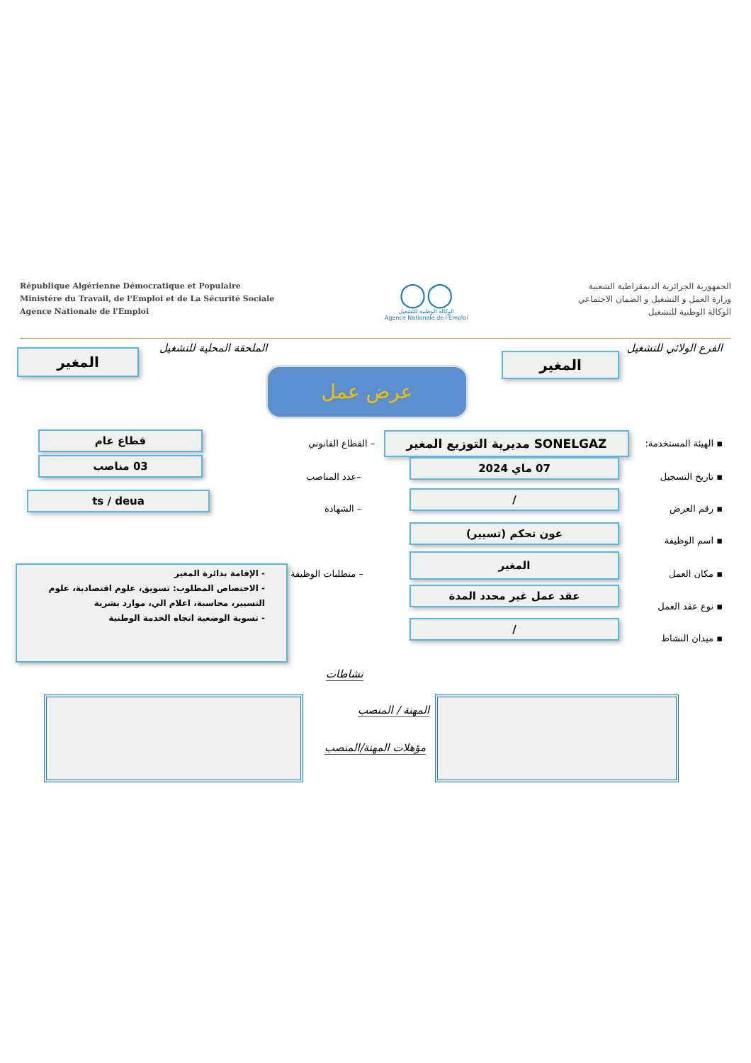République Algérienne Démocratique et Populaire
Ministére du Travail, de l'Emploi et de La Sécurité Sociale
Agence Nationale de l'Emploi
◯◯
الوكالة الوطنية للتشغيل
Agence Nationale de l'Emploi
الجمهورية الجزائرية الديمقراطية الشعبية
وزارة العمل و التشغيل و الضمان الاجتماعي
الوكالة الوطنية للتشغيل
الفرع الولائي للتشغيل
المغير
الملحقة المحلية للتشغيل
المغير
عرض عمل
▪ الهيئة المستخدمة: SONELGAZ مديرية التوزيع المغير
– القطاع القانوني
قطاع عام
▪ تاريخ التسجيل
07 ماي 2024
–عدد المناصب
03 مناصب
▪ رقم العرض
/
– الشهادة
ts / deua
▪ اسم الوظيفة
عون تحكم (تسيير)
▪ مكان العمل
المغير
– متطلبات الوظيفة
- الإقامة بدائرة المغير
- الاختصاص المطلوب: تسويق، علوم اقتصادية، علوم التسيير، محاسبة، اعلام الي، موارد بشرية
- تسوية الوضعية اتجاه الخدمة الوطنية
▪ نوع عقد العمل
عقد عمل غير محدد المدة
▪ ميدان النشاط
/
نشاطات
المهنة / المنصب
مؤهلات المهنة/المنصب